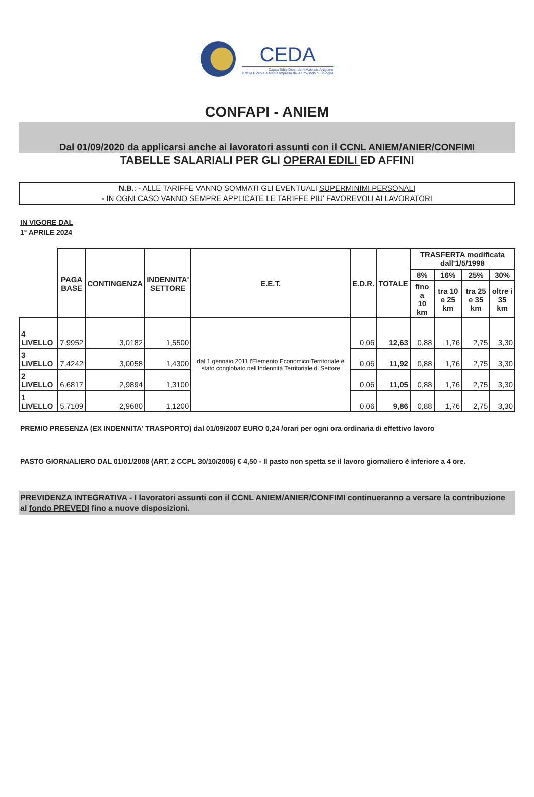CEDA
Cassa Edile Dipendenti Aziende Artigiane
e della Piccola e Media Impresa della Provincia di Bologna
CONFAPI - ANIEM
Dal 01/09/2020 da applicarsi anche ai lavoratori assunti con il CCNL ANIEM/ANIER/CONFIMI
TABELLE SALARIALI PER GLI OPERAI EDILI ED AFFINI
N.B.: - ALLE TARIFFE VANNO SOMMATI GLI EVENTUALI SUPERMINIMI PERSONALI
- IN OGNI CASO VANNO SEMPRE APPLICATE LE TARIFFE PIU' FAVOREVOLI AI LAVORATORI
IN VIGORE DAL
1° APRILE 2024
| | PAGA BASE | CONTINGENZA | INDENNITA' SETTORE | E.E.T. | E.D.R. | TOTALE | TRASFERTA modificata dall'1/5/1998 | | | |
| --- | --- | --- | --- | --- | --- | --- | --- | --- | --- | --- |
| | | | | | | | 8% | 16% | 25% | 30% |
| | | | | | | | fino a 10 km | tra 10 e 25 km | tra 25 e 35 km | oltre i 35 km |
| 4 LIVELLO | 7,9952 | 3,0182 | 1,5500 | dal 1 gennaio 2011 l'Elemento Economico Territoriale è stato conglobato nell'Indennità Territoriale di Settore | 0,06 | 12,63 | 0,88 | 1,76 | 2,75 | 3,30 |
| 3 LIVELLO | 7,4242 | 3,0058 | 1,4300 | | 0,06 | 11,92 | 0,88 | 1,76 | 2,75 | 3,30 |
| 2 LIVELLO | 6,6817 | 2,9894 | 1,3100 | | 0,06 | 11,05 | 0,88 | 1,76 | 2,75 | 3,30 |
| 1 LIVELLO | 5,7109 | 2,9680 | 1,1200 | | 0,06 | 9,86 | 0,88 | 1,76 | 2,75 | 3,30 |
PREMIO PRESENZA (EX INDENNITA' TRASPORTO) dal 01/09/2007 EURO 0,24 /orari per ogni ora ordinaria di effettivo lavoro
PASTO GIORNALIERO DAL 01/01/2008 (ART. 2 CCPL 30/10/2006) € 4,50 - Il pasto non spetta se il lavoro giornaliero è inferiore a 4 ore.
PREVIDENZA INTEGRATIVA - I lavoratori assunti con il CCNL ANIEM/ANIER/CONFIMI continueranno a versare la contribuzione al fondo PREVEDI fino a nuove disposizioni.